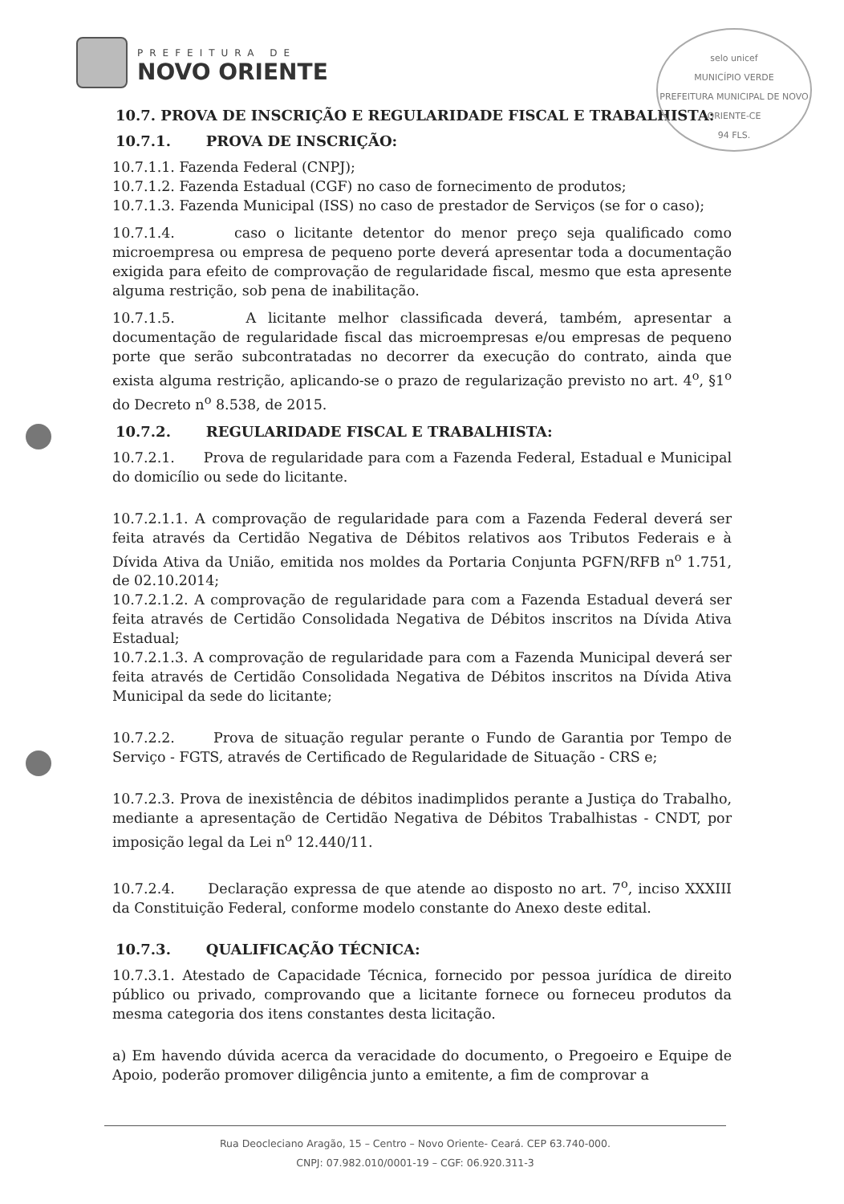PREFEITURA DE
NOVO ORIENTE
selo unicef
MUNICÍPIO VERDE
PREFEITURA MUNICIPAL DE NOVO ORIENTE-CE
94 FLS.
10.7. PROVA DE INSCRIÇÃO E REGULARIDADE FISCAL E TRABALHISTA:
10.7.1. PROVA DE INSCRIÇÃO:
10.7.1.1. Fazenda Federal (CNPJ);
10.7.1.2. Fazenda Estadual (CGF) no caso de fornecimento de produtos;
10.7.1.3. Fazenda Municipal (ISS) no caso de prestador de Serviços (se for o caso);
10.7.1.4. caso o licitante detentor do menor preço seja qualificado como microempresa ou empresa de pequeno porte deverá apresentar toda a documentação exigida para efeito de comprovação de regularidade fiscal, mesmo que esta apresente alguma restrição, sob pena de inabilitação.
10.7.1.5. A licitante melhor classificada deverá, também, apresentar a documentação de regularidade fiscal das microempresas e/ou empresas de pequeno porte que serão subcontratadas no decorrer da execução do contrato, ainda que exista alguma restrição, aplicando-se o prazo de regularização previsto no art. 4<sup>o</sup>, §1<sup>o</sup> do Decreto n<sup>o</sup> 8.538, de 2015.
10.7.2. REGULARIDADE FISCAL E TRABALHISTA:
10.7.2.1. Prova de regularidade para com a Fazenda Federal, Estadual e Municipal do domicílio ou sede do licitante.
10.7.2.1.1. A comprovação de regularidade para com a Fazenda Federal deverá ser feita através da Certidão Negativa de Débitos relativos aos Tributos Federais e à Dívida Ativa da União, emitida nos moldes da Portaria Conjunta PGFN/RFB n<sup>o</sup> 1.751, de 02.10.2014;
10.7.2.1.2. A comprovação de regularidade para com a Fazenda Estadual deverá ser feita através de Certidão Consolidada Negativa de Débitos inscritos na Dívida Ativa Estadual;
10.7.2.1.3. A comprovação de regularidade para com a Fazenda Municipal deverá ser feita através de Certidão Consolidada Negativa de Débitos inscritos na Dívida Ativa Municipal da sede do licitante;
10.7.2.2. Prova de situação regular perante o Fundo de Garantia por Tempo de Serviço - FGTS, através de Certificado de Regularidade de Situação - CRS e;
10.7.2.3. Prova de inexistência de débitos inadimplidos perante a Justiça do Trabalho, mediante a apresentação de Certidão Negativa de Débitos Trabalhistas - CNDT, por imposição legal da Lei n<sup>o</sup> 12.440/11.
10.7.2.4. Declaração expressa de que atende ao disposto no art. 7<sup>o</sup>, inciso XXXIII da Constituição Federal, conforme modelo constante do Anexo deste edital.
10.7.3. QUALIFICAÇÃO TÉCNICA:
10.7.3.1. Atestado de Capacidade Técnica, fornecido por pessoa jurídica de direito público ou privado, comprovando que a licitante fornece ou forneceu produtos da mesma categoria dos itens constantes desta licitação.
a) Em havendo dúvida acerca da veracidade do documento, o Pregoeiro e Equipe de Apoio, poderão promover diligência junto a emitente, a fim de comprovar a
Rua Deocleciano Aragão, 15 – Centro – Novo Oriente- Ceará. CEP 63.740-000.
CNPJ: 07.982.010/0001-19 – CGF: 06.920.311-3